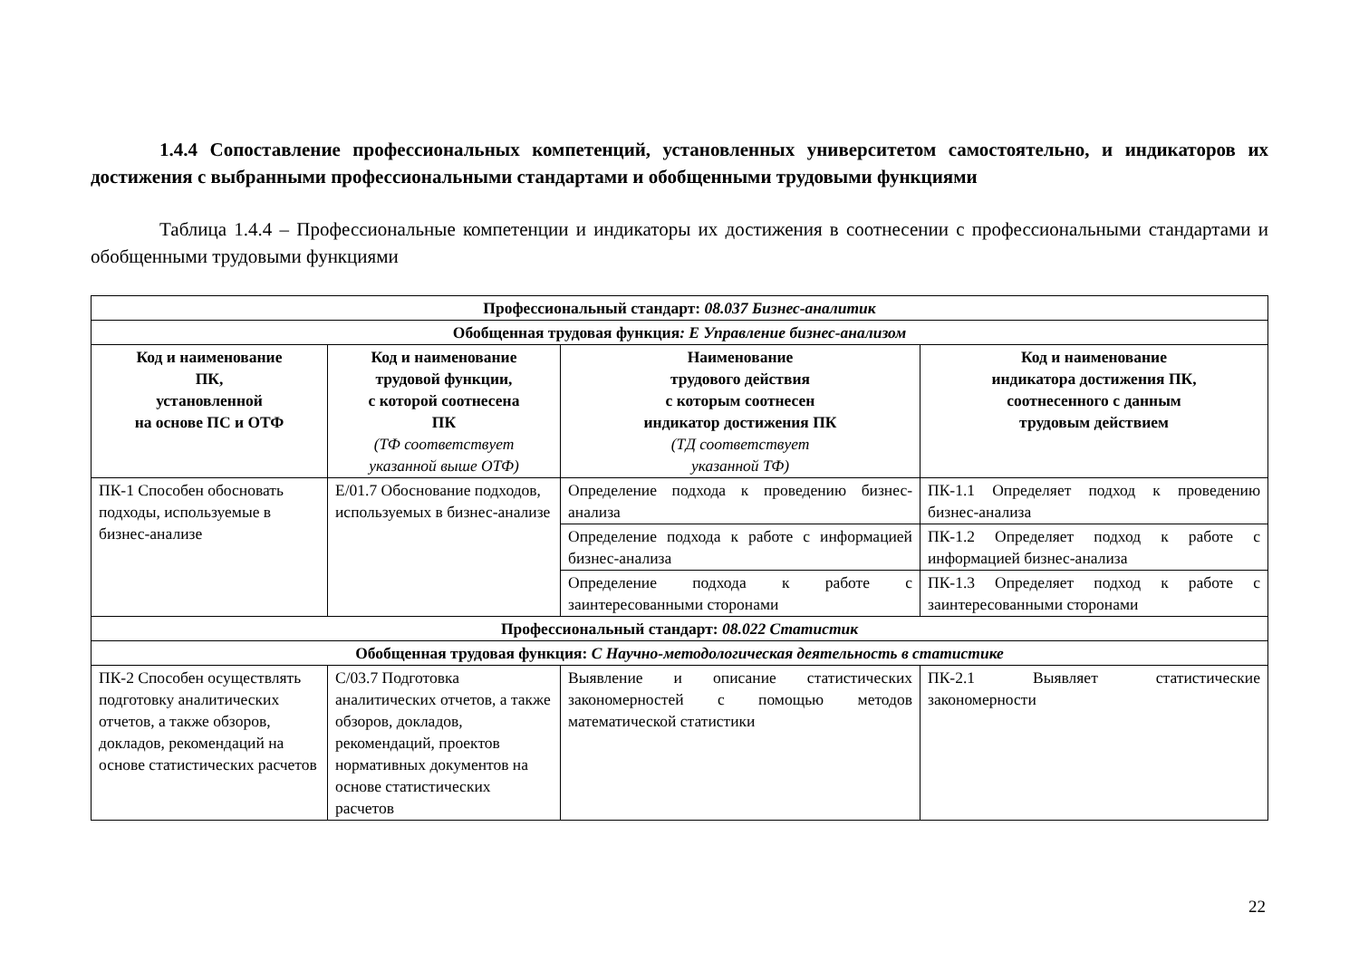1.4.4 Сопоставление профессиональных компетенций, установленных университетом самостоятельно, и индикаторов их достижения с выбранными профессиональными стандартами и обобщенными трудовыми функциями
Таблица 1.4.4 – Профессиональные компетенции и индикаторы их достижения в соотнесении с профессиональными стандартами и обобщенными трудовыми функциями
| Профессиональный стандарт: 08.037 Бизнес-аналитик | | | |
| --- | --- | --- | --- |
| Обобщенная трудовая функция : Е Управление бизнес-анализом | | | |
| Код и наименование ПК, установленной на основе ПС и ОТФ | Код и наименование трудовой функции, с которой соотнесена ПК (ТФ соответствует указанной выше ОТФ) | Наименование трудового действия с которым соотнесен индикатор достижения ПК (ТД соответствует указанной ТФ) | Код и наименование индикатора достижения ПК, соотнесенного с данным трудовым действием |
| ПК-1 Способен обосновать подходы, используемые в бизнес-анализе | Е/01.7 Обоснование подходов, используемых в бизнес-анализе | Определение подхода к проведению бизнес-анализа | ПК-1.1 Определяет подход к проведению бизнес-анализа |
| | | Определение подхода к работе с информацией бизнес-анализа | ПК-1.2 Определяет подход к работе с информацией бизнес-анализа |
| | | Определение подхода к работе с заинтересованными сторонами | ПК-1.3 Определяет подход к работе с заинтересованными сторонами |
| Профессиональный стандарт: 08.022 Статистик | | | |
| Обобщенная трудовая функция: С Научно-методологическая деятельность в статистике | | | |
| ПК-2 Способен осуществлять подготовку аналитических отчетов, а также обзоров, докладов, рекомендаций на основе статистических расчетов | С/03.7 Подготовка аналитических отчетов, а также обзоров, докладов, рекомендаций, проектов нормативных документов на основе статистических расчетов | Выявление и описание статистических закономерностей с помощью методов математической статистики | ПК-2.1 Выявляет статистические закономерности |
22